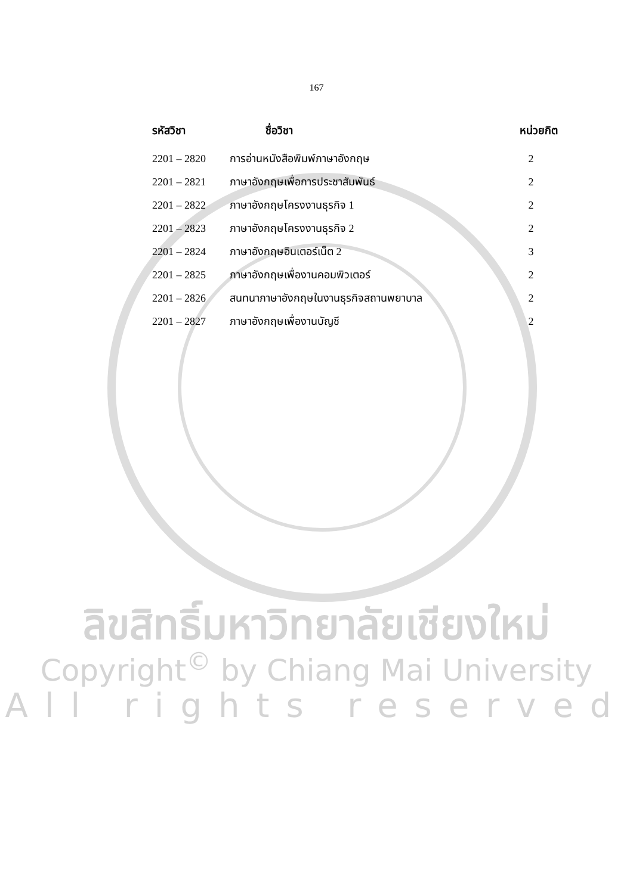167
| รหัสวิชา | ชื่อวิชา | หน่วยกิต |
| --- | --- | --- |
| 2201 – 2820 | การอ่านหนังสือพิมพ์ภาษาอังกฤษ | 2 |
| 2201 – 2821 | ภาษาอังกฤษเพื่อการประชาสัมพันธ์ | 2 |
| 2201 – 2822 | ภาษาอังกฤษโครงงานธุรกิจ 1 | 2 |
| 2201 – 2823 | ภาษาอังกฤษโครงงานธุรกิจ 2 | 2 |
| 2201 – 2824 | ภาษาอังกฤษอินเตอร์เน็ต 2 | 3 |
| 2201 – 2825 | ภาษาอังกฤษเพื่องานคอมพิวเตอร์ | 2 |
| 2201 – 2826 | สนทนาภาษาอังกฤษในงานธุรกิจสถานพยาบาล | 2 |
| 2201 – 2827 | ภาษาอังกฤษเพื่องานบัญชี | 2 |
ลิขสิทธิ์มหาวิทยาลัยเชียงใหม่
Copyright<sup>©</sup> by Chiang Mai University
All rights reserved